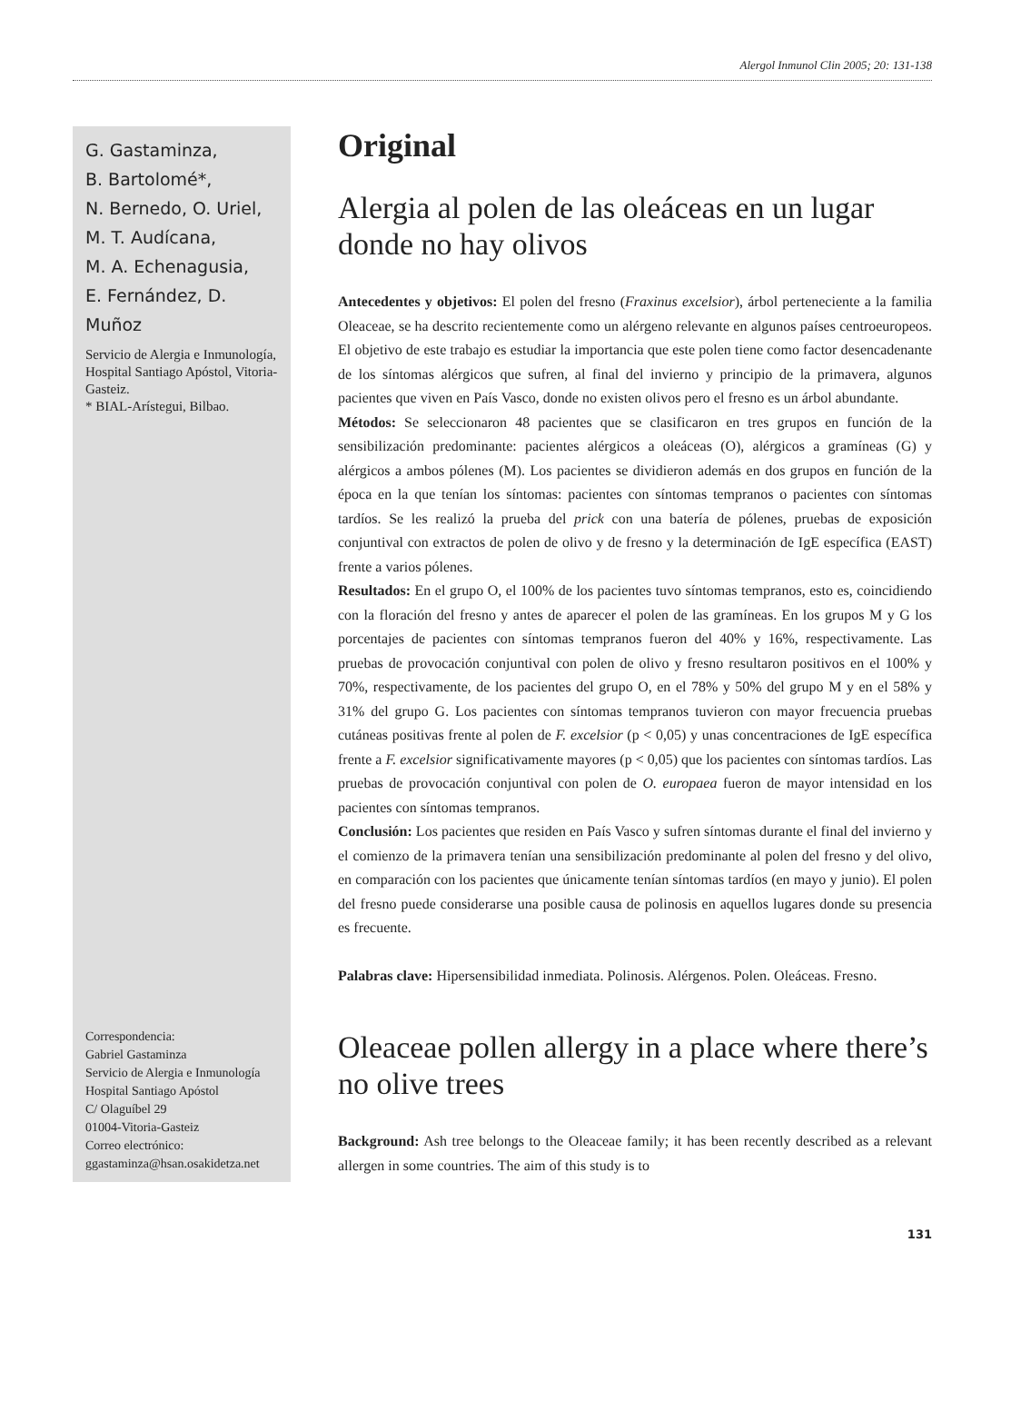Alergol Inmunol Clin 2005; 20: 131-138
G. Gastaminza,
B. Bartolomé*,
N. Bernedo, O. Uriel,
M. T. Audícana,
M. A. Echenagusia,
E. Fernández, D. Muñoz
Servicio de Alergia e Inmunología, Hospital Santiago Apóstol, Vitoria-Gasteiz.
* BIAL-Arístegui, Bilbao.
Correspondencia:
Gabriel Gastaminza
Servicio de Alergia e Inmunología
Hospital Santiago Apóstol
C/ Olaguíbel 29
01004-Vitoria-Gasteiz
Correo electrónico:
ggastaminza@hsan.osakidetza.net
Original
Alergia al polen de las oleáceas en un lugar donde no hay olivos
Antecedentes y objetivos: El polen del fresno (Fraxinus excelsior), árbol perteneciente a la familia Oleaceae, se ha descrito recientemente como un alérgeno relevante en algunos países centroeuropeos. El objetivo de este trabajo es estudiar la importancia que este polen tiene como factor desencadenante de los síntomas alérgicos que sufren, al final del invierno y principio de la primavera, algunos pacientes que viven en País Vasco, donde no existen olivos pero el fresno es un árbol abundante.
Métodos: Se seleccionaron 48 pacientes que se clasificaron en tres grupos en función de la sensibilización predominante: pacientes alérgicos a oleáceas (O), alérgicos a gramíneas (G) y alérgicos a ambos pólenes (M). Los pacientes se dividieron además en dos grupos en función de la época en la que tenían los síntomas: pacientes con síntomas tempranos o pacientes con síntomas tardíos. Se les realizó la prueba del prick con una batería de pólenes, pruebas de exposición conjuntival con extractos de polen de olivo y de fresno y la determinación de IgE específica (EAST) frente a varios pólenes.
Resultados: En el grupo O, el 100% de los pacientes tuvo síntomas tempranos, esto es, coincidiendo con la floración del fresno y antes de aparecer el polen de las gramíneas. En los grupos M y G los porcentajes de pacientes con síntomas tempranos fueron del 40% y 16%, respectivamente. Las pruebas de provocación conjuntival con polen de olivo y fresno resultaron positivos en el 100% y 70%, respectivamente, de los pacientes del grupo O, en el 78% y 50% del grupo M y en el 58% y 31% del grupo G. Los pacientes con síntomas tempranos tuvieron con mayor frecuencia pruebas cutáneas positivas frente al polen de F. excelsior (p < 0,05) y unas concentraciones de IgE específica frente a F. excelsior significativamente mayores (p < 0,05) que los pacientes con síntomas tardíos. Las pruebas de provocación conjuntival con polen de O. europaea fueron de mayor intensidad en los pacientes con síntomas tempranos.
Conclusión: Los pacientes que residen en País Vasco y sufren síntomas durante el final del invierno y el comienzo de la primavera tenían una sensibilización predominante al polen del fresno y del olivo, en comparación con los pacientes que únicamente tenían síntomas tardíos (en mayo y junio). El polen del fresno puede considerarse una posible causa de polinosis en aquellos lugares donde su presencia es frecuente.
Palabras clave: Hipersensibilidad inmediata. Polinosis. Alérgenos. Polen. Oleáceas. Fresno.
Oleaceae pollen allergy in a place where there’s no olive trees
Background: Ash tree belongs to the Oleaceae family; it has been recently described as a relevant allergen in some countries. The aim of this study is to
131